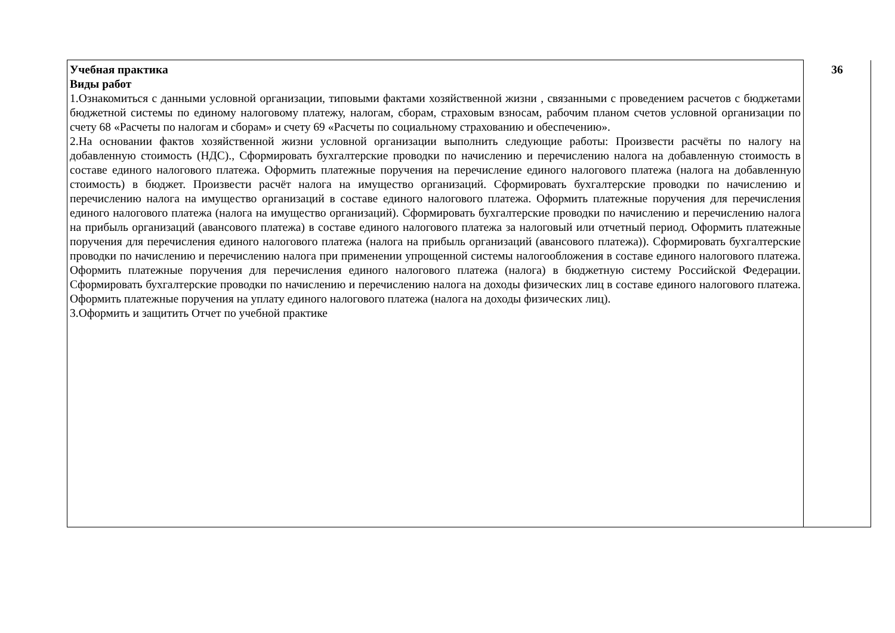| Учебная практика Виды работ 1.Ознакомиться с данными условной организации, типовыми фактами хозяйственной жизни , связанными с проведением расчетов с бюджетами бюджетной системы по единому налоговому платежу, налогам, сборам, страховым взносам, рабочим планом счетов условной организации по счету 68 «Расчеты по налогам и сборам» и счету 69 «Расчеты по социальному страхованию и обеспечению». 2.На основании фактов хозяйственной жизни условной организации выполнить следующие работы: Произвести расчёты по налогу на добавленную стоимость (НДС)., Сформировать бухгалтерские проводки по начислению и перечислению налога на добавленную стоимость в составе единого налогового платежа. Оформить платежные поручения на перечисление единого налогового платежа (налога на добавленную стоимость) в бюджет. Произвести расчёт налога на имущество организаций. Сформировать бухгалтерские проводки по начислению и перечислению налога на имущество организаций в составе единого налогового платежа. Оформить платежные поручения для перечисления единого налогового платежа (налога на имущество организаций). Сформировать бухгалтерские проводки по начислению и перечислению налога на прибыль организаций (авансового платежа) в составе единого налогового платежа за налоговый или отчетный период. Оформить платежные поручения для перечисления единого налогового платежа (налога на прибыль организаций (авансового платежа)). Сформировать бухгалтерские проводки по начислению и перечислению налога при применении упрощенной системы налогообложения в составе единого налогового платежа. Оформить платежные поручения для перечисления единого налогового платежа (налога) в бюджетную систему Российской Федерации. Сформировать бухгалтерские проводки по начислению и перечислению налога на доходы физических лиц в составе единого налогового платежа. Оформить платежные поручения на уплату единого налогового платежа (налога на доходы физических лиц). 3.Оформить и защитить Отчет по учебной практике | 36 |